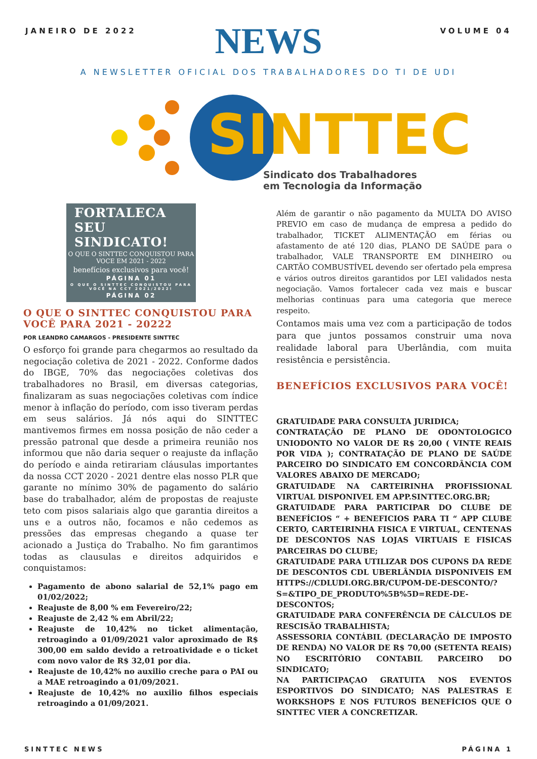JANEIRO DE 2022 VOLUME 04
NEWS
A NEWSLETTER OFICIAL DOS TRABALHADORES DO TI DE UDI
SINTTEC
Sindicato dos Trabalhadores
em Tecnologia da Informação
FORTALECA SEU SINDICATO!
O QUE O SINTTEC CONQUISTOU PARA VOCE EM 2021 - 2022
benefícios exclusivos para você!
PÁGINA 01
O QUE O SINTTEC CONQUISTOU PARA VOCÊ NA CCT 2021/2022!
PÁGINA 02
O QUE O SINTTEC CONQUISTOU PARA VOCÊ PARA 2021 - 20222
POR LEANDRO CAMARGOS - PRESIDENTE SINTTEC
O esforço foi grande para chegarmos ao resultado da negociação coletiva de 2021 - 2022. Conforme dados do IBGE, 70% das negociações coletivas dos trabalhadores no Brasil, em diversas categorias, finalizaram as suas negociações coletivas com índice menor à inflação do período, com isso tiveram perdas em seus salários. Já nós aqui do SINTTEC mantivemos firmes em nossa posição de não ceder a pressão patronal que desde a primeira reunião nos informou que não daria sequer o reajuste da inflação do período e ainda retirariam cláusulas importantes da nossa CCT 2020 - 2021 dentre elas nosso PLR que garante no mínimo 30% de pagamento do salário base do trabalhador, além de propostas de reajuste teto com pisos salariais algo que garantia direitos a uns e a outros não, focamos e não cedemos as pressões das empresas chegando a quase ter acionado a Justiça do Trabalho. No fim garantimos todas as clausulas e direitos adquiridos e conquistamos:
Pagamento de abono salarial de 52,1% pago em 01/02/2022;
Reajuste de 8,00 % em Fevereiro/22;
Reajuste de 2,42 % em Abril/22;
Reajuste de 10,42% no ticket alimentação, retroagindo a 01/09/2021 valor aproximado de R$ 300,00 em saldo devido a retroatividade e o ticket com novo valor de R$ 32,01 por dia.
Reajuste de 10,42% no auxilio creche para o PAI ou a MAE retroagindo a 01/09/2021.
Reajuste de 10,42% no auxilio filhos especiais retroagindo a 01/09/2021.
Além de garantir o não pagamento da MULTA DO AVISO PREVIO em caso de mudança de empresa a pedido do trabalhador, TICKET ALIMENTAÇÃO em férias ou afastamento de até 120 dias, PLANO DE SAÚDE para o trabalhador, VALE TRANSPORTE EM DINHEIRO ou CARTÃO COMBUSTÍVEL devendo ser ofertado pela empresa e vários outros direitos garantidos por LEI validados nesta negociação. Vamos fortalecer cada vez mais e buscar melhorias continuas para uma categoria que merece respeito.
Contamos mais uma vez com a participação de todos para que juntos possamos construir uma nova realidade laboral para Uberlândia, com muita resistência e persistência.
BENEFÍCIOS EXCLUSIVOS PARA VOCÊ!
GRATUIDADE PARA CONSULTA JURIDICA;
CONTRATAÇÃO DE PLANO DE ODONTOLOGICO UNIODONTO NO VALOR DE R$ 20,00 ( VINTE REAIS POR VIDA ); CONTRATAÇÃO DE PLANO DE SAÚDE PARCEIRO DO SINDICATO EM CONCORDÂNCIA COM VALORES ABAIXO DE MERCADO;
GRATUIDADE NA CARTEIRINHA PROFISSIONAL VIRTUAL DISPONIVEL EM APP.SINTTEC.ORG.BR;
GRATUIDADE PARA PARTICIPAR DO CLUBE DE BENEFÍCIOS “ + BENEFICIOS PARA TI “ APP CLUBE CERTO, CARTEIRINHA FISICA E VIRTUAL, CENTENAS DE DESCONTOS NAS LOJAS VIRTUAIS E FISICAS PARCEIRAS DO CLUBE;
GRATUIDADE PARA UTILIZAR DOS CUPONS DA REDE DE DESCONTOS CDL UBERLÂNDIA DISPONIVEIS EM HTTPS://CDLUDI.ORG.BR/CUPOM-DE-DESCONTO/?S=&TIPO_DE_PRODUTO%5B%5D=REDE-DE-DESCONTOS;
GRATUIDADE PARA CONFERÊNCIA DE CÁLCULOS DE RESCISÃO TRABALHISTA;
ASSESSORIA CONTÁBIL (DECLARAÇÃO DE IMPOSTO DE RENDA) NO VALOR DE R$ 70,00 (SETENTA REAIS) NO ESCRITÓRIO CONTABIL PARCEIRO DO SINDICATO;
NA PARTICIPAÇAO GRATUITA NOS EVENTOS ESPORTIVOS DO SINDICATO; NAS PALESTRAS E WORKSHOPS E NOS FUTUROS BENEFÍCIOS QUE O SINTTEC VIER A CONCRETIZAR.
SINTTEC NEWS PÁGINA 1